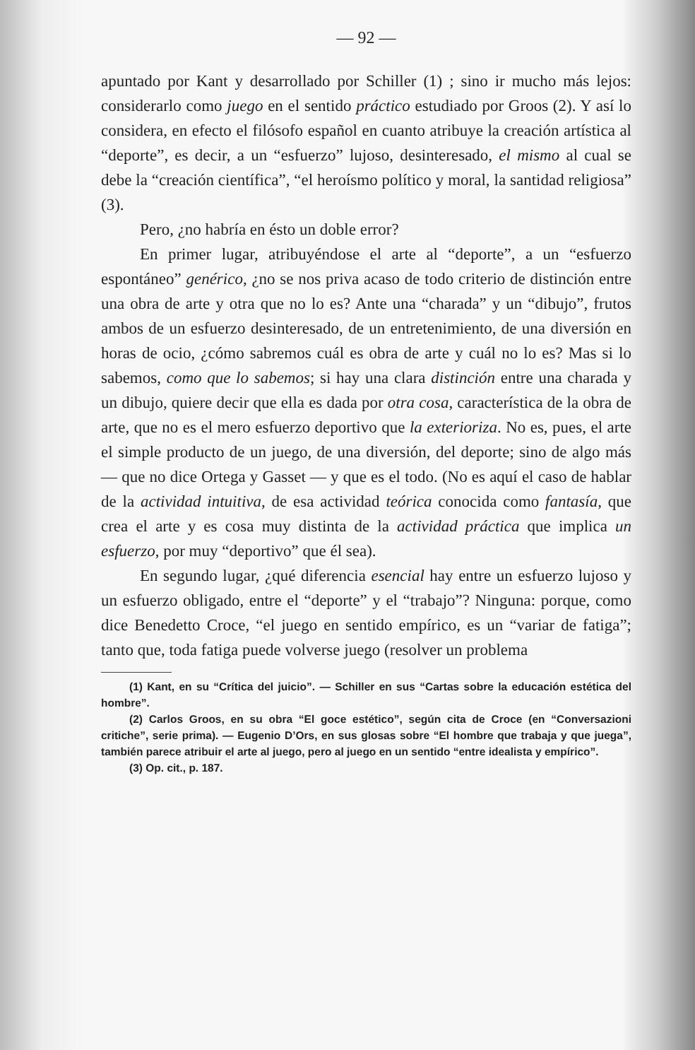— 92 —
apuntado por Kant y desarrollado por Schiller (1) ; sino ir mucho más lejos: considerarlo como juego en el sentido práctico estudiado por Groos (2). Y así lo considera, en efecto el filósofo español en cuanto atribuye la creación artística al “deporte”, es decir, a un “esfuerzo” lujoso, desinteresado, el mismo al cual se debe la “creación científica”, “el heroísmo político y moral, la santidad religiosa” (3).
Pero, ¿no habría en ésto un doble error?
En primer lugar, atribuyéndose el arte al “deporte”, a un “esfuerzo espontáneo” genérico, ¿no se nos priva acaso de todo criterio de distinción entre una obra de arte y otra que no lo es? Ante una “charada” y un “dibujo”, frutos ambos de un esfuerzo desinteresado, de un entretenimiento, de una diversión en horas de ocio, ¿cómo sabremos cuál es obra de arte y cuál no lo es? Mas si lo sabemos, como que lo sabemos; si hay una clara distinción entre una charada y un dibujo, quiere decir que ella es dada por otra cosa, característica de la obra de arte, que no es el mero esfuerzo deportivo que la exterioriza. No es, pues, el arte el simple producto de un juego, de una diversión, del deporte; sino de algo más — que no dice Ortega y Gasset — y que es el todo. (No es aquí el caso de hablar de la actividad intuitiva, de esa actividad teórica conocida como fantasía, que crea el arte y es cosa muy distinta de la actividad práctica que implica un esfuerzo, por muy “deportivo” que él sea).
En segundo lugar, ¿qué diferencia esencial hay entre un esfuerzo lujoso y un esfuerzo obligado, entre el “deporte” y el “trabajo”? Ninguna: porque, como dice Benedetto Croce, “el juego en sentido empírico, es un “variar de fatiga”; tanto que, toda fatiga puede volverse juego (resolver un problema
(1) Kant, en su “Crítica del juicio”. — Schiller en sus “Cartas sobre la educación estética del hombre”.
(2) Carlos Groos, en su obra “El goce estético”, según cita de Croce (en “Conversazioni critiche”, serie prima). — Eugenio D’Ors, en sus glosas sobre “El hombre que trabaja y que juega”, también parece atribuir el arte al juego, pero al juego en un sentido “entre idealista y empírico”.
(3) Op. cit., p. 187.